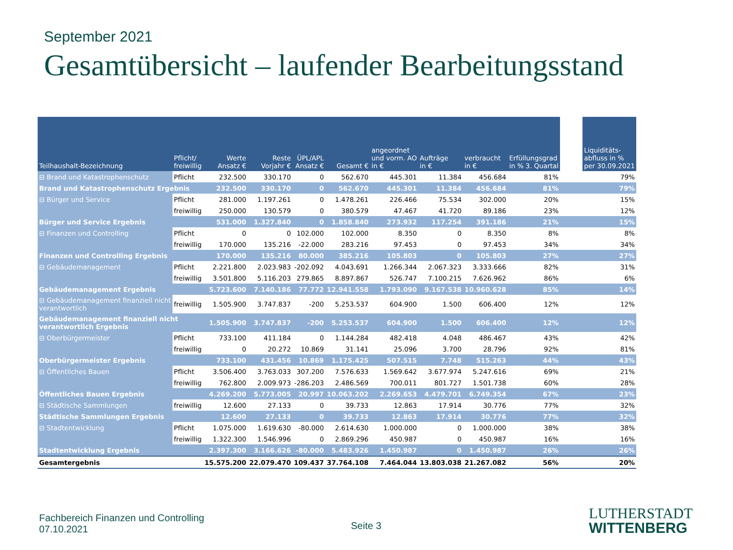September 2021
Gesamtübersicht – laufender Bearbeitungsstand
| Teilhaushalt-Bezeichnung | Pflicht/ freiwillig | Werte Ansatz € | Reste Vorjahr € | ÜPL/APL Ansatz € | Gesamt € | angeordnet und vorm. AO in € | Aufträge in € | verbraucht in € | Erfüllungsgrad in % 3. Quartal | | Liquiditäts- abfluss in % per 30.09.2021 |
| ⊟ Brand und Katastrophenschutz | Pflicht | 232.500 | 330.170 | 0 | 562.670 | 445.301 | 11.384 | 456.684 | 81% | | 79% |
| Brand und Katastrophenschutz Ergebnis | | 232.500 | 330.170 | 0 | 562.670 | 445.301 | 11.384 | 456.684 | 81% | | 79% |
| ⊟ Bürger und Service | Pflicht | 281.000 | 1.197.261 | 0 | 1.478.261 | 226.466 | 75.534 | 302.000 | 20% | | 15% |
| | freiwillig | 250.000 | 130.579 | 0 | 380.579 | 47.467 | 41.720 | 89.186 | 23% | | 12% |
| Bürger und Service Ergebnis | | 531.000 | 1.327.840 | 0 | 1.858.840 | 273.932 | 117.254 | 391.186 | 21% | | 15% |
| ⊟ Finanzen und Controlling | Pflicht | 0 | 0 | 102.000 | 102.000 | 8.350 | 0 | 8.350 | 8% | | 8% |
| | freiwillig | 170.000 | 135.216 | -22.000 | 283.216 | 97.453 | 0 | 97.453 | 34% | | 34% |
| Finanzen und Controlling Ergebnis | | 170.000 | 135.216 | 80.000 | 385.216 | 105.803 | 0 | 105.803 | 27% | | 27% |
| ⊟ Gebäudemanagement | Pflicht | 2.221.800 | 2.023.983 | -202.092 | 4.043.691 | 1.266.344 | 2.067.323 | 3.333.666 | 82% | | 31% |
| | freiwillig | 3.501.800 | 5.116.203 | 279.865 | 8.897.867 | 526.747 | 7.100.215 | 7.626.962 | 86% | | 6% |
| Gebäudemanagement Ergebnis | | 5.723.600 | 7.140.186 | 77.772 | 12.941.558 | 1.793.090 | 9.167.538 | 10.960.628 | 85% | | 14% |
| ⊟ Gebäudemanagement finanziell nicht verantwortlich | freiwillig | 1.505.900 | 3.747.837 | -200 | 5.253.537 | 604.900 | 1.500 | 606.400 | 12% | | 12% |
| Gebäudemanagement finanziell nicht verantwortlich Ergebnis | | 1.505.900 | 3.747.837 | -200 | 5.253.537 | 604.900 | 1.500 | 606.400 | 12% | | 12% |
| ⊟ Oberbürgermeister | Pflicht | 733.100 | 411.184 | 0 | 1.144.284 | 482.418 | 4.048 | 486.467 | 43% | | 42% |
| | freiwillig | 0 | 20.272 | 10.869 | 31.141 | 25.096 | 3.700 | 28.796 | 92% | | 81% |
| Oberbürgermeister Ergebnis | | 733.100 | 431.456 | 10.869 | 1.175.425 | 507.515 | 7.748 | 515.263 | 44% | | 43% |
| ⊟ Öffentliches Bauen | Pflicht | 3.506.400 | 3.763.033 | 307.200 | 7.576.633 | 1.569.642 | 3.677.974 | 5.247.616 | 69% | | 21% |
| | freiwillig | 762.800 | 2.009.973 | -286.203 | 2.486.569 | 700.011 | 801.727 | 1.501.738 | 60% | | 28% |
| Öffentliches Bauen Ergebnis | | 4.269.200 | 5.773.005 | 20.997 | 10.063.202 | 2.269.653 | 4.479.701 | 6.749.354 | 67% | | 23% |
| ⊟ Städtische Sammlungen | freiwillig | 12.600 | 27.133 | 0 | 39.733 | 12.863 | 17.914 | 30.776 | 77% | | 32% |
| Städtische Sammlungen Ergebnis | | 12.600 | 27.133 | 0 | 39.733 | 12.863 | 17.914 | 30.776 | 77% | | 32% |
| ⊟ Stadtentwicklung | Pflicht | 1.075.000 | 1.619.630 | -80.000 | 2.614.630 | 1.000.000 | 0 | 1.000.000 | 38% | | 38% |
| | freiwillig | 1.322.300 | 1.546.996 | 0 | 2.869.296 | 450.987 | 0 | 450.987 | 16% | | 16% |
| Stadtentwicklung Ergebnis | | 2.397.300 | 3.166.626 | -80.000 | 5.483.926 | 1.450.987 | 0 | 1.450.987 | 26% | | 26% |
| Gesamtergebnis | | 15.575.200 | 22.079.470 | 109.437 | 37.764.108 | 7.464.044 | 13.803.038 | 21.267.082 | 56% | | 20% |
Fachbereich Finanzen und Controlling
07.10.2021
Seite 3
LUTHERSTADT
WITTENBERG